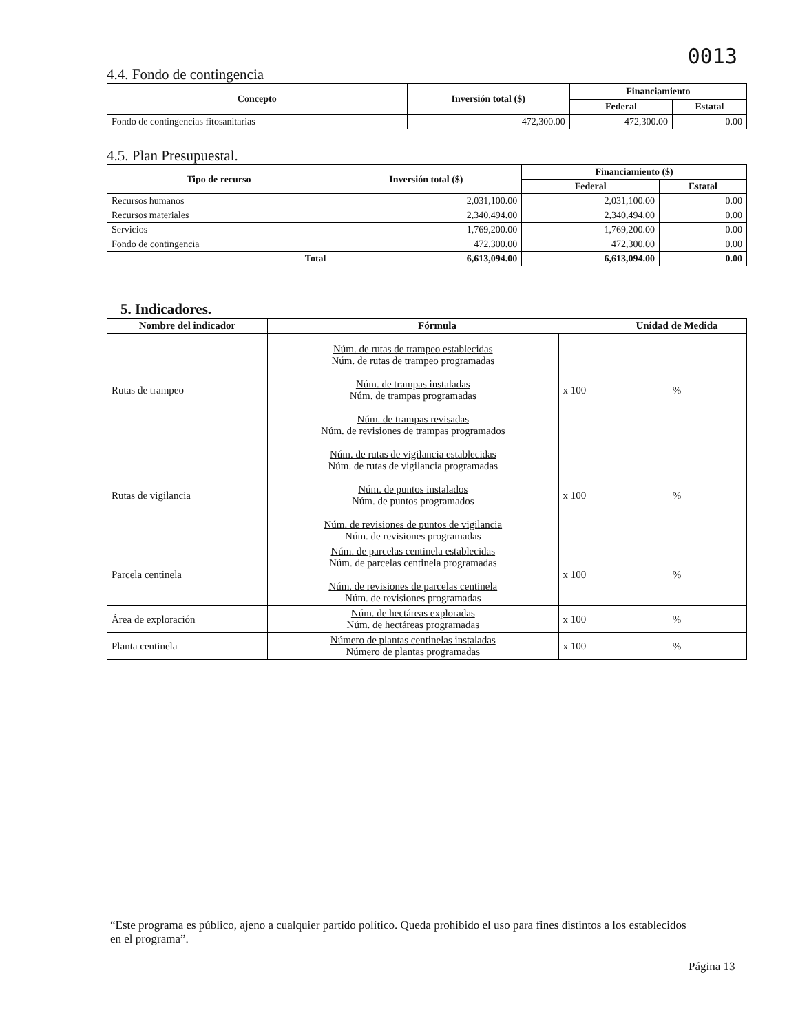0013
4.4. Fondo de contingencia
| Concepto | Inversión total ($) | Financiamiento | |
| --- | --- | --- | --- |
| | | Federal | Estatal |
| Fondo de contingencias fitosanitarias | 472,300.00 | 472,300.00 | 0.00 |
4.5. Plan Presupuestal.
| Tipo de recurso | Inversión total ($) | Financiamiento ($) | |
| --- | --- | --- | --- |
| | | Federal | Estatal |
| Recursos humanos | 2,031,100.00 | 2,031,100.00 | 0.00 |
| Recursos materiales | 2,340,494.00 | 2,340,494.00 | 0.00 |
| Servicios | 1,769,200.00 | 1,769,200.00 | 0.00 |
| Fondo de contingencia | 472,300.00 | 472,300.00 | 0.00 |
| Total | 6,613,094.00 | 6,613,094.00 | 0.00 |
5. Indicadores.
| Nombre del indicador | Fórmula | | Unidad de Medida |
| --- | --- | --- | --- |
| Rutas de trampeo | Núm. de rutas de trampeo establecidas Núm. de rutas de trampeo programadas Núm. de trampas instaladas Núm. de trampas programadas Núm. de trampas revisadas Núm. de revisiones de trampas programados | x 100 | % |
| Rutas de vigilancia | Núm. de rutas de vigilancia establecidas Núm. de rutas de vigilancia programadas Núm. de puntos instalados Núm. de puntos programados Núm. de revisiones de puntos de vigilancia Núm. de revisiones programadas | x 100 | % |
| Parcela centinela | Núm. de parcelas centinela establecidas Núm. de parcelas centinela programadas Núm. de revisiones de parcelas centinela Núm. de revisiones programadas | x 100 | % |
| Área de exploración | Núm. de hectáreas exploradas Núm. de hectáreas programadas | x 100 | % |
| Planta centinela | Número de plantas centinelas instaladas Número de plantas programadas | x 100 | % |
“Este programa es público, ajeno a cualquier partido político. Queda prohibido el uso para fines distintos a los establecidos en el programa”.
Página 13